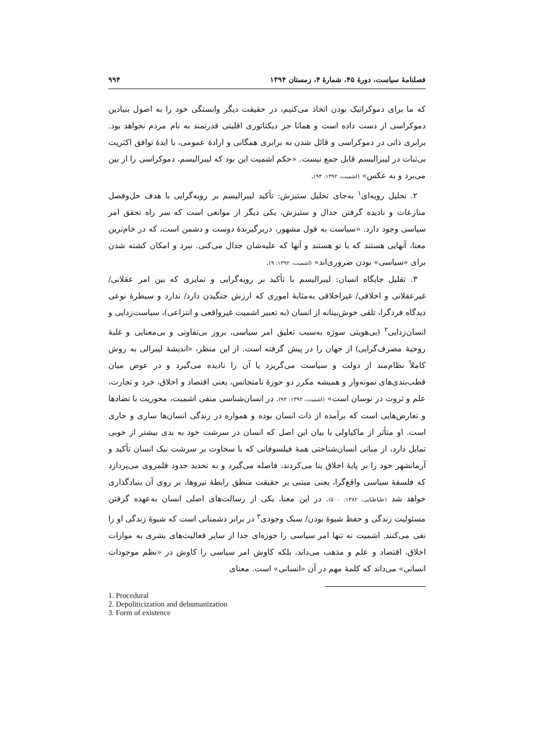فصلنامهٔ سیاست، دورهٔ ۴۵، شمارهٔ ۴، زمستان ۱۳۹۴ ۹۹۴
که ما برای دموکراتیک بودن اتخاذ می‌کنیم، در حقیقت دیگر وابستگی خود را به اصول بنیادین دموکراسی از دست داده است و همانا جز دیکتاتوری اقلیتی قدرتمند به نام مردم نخواهد بود. برابری ذاتی در دموکراسی و قائل شدن به برابری همگانی و ارادهٔ عمومی، با ایدهٔ توافق اکثریت بی‌ثبات در لیبرالیسم قابل جمع نیست. «حکم اشمیت این بود که لیبرالیسم، دموکراسی را از بین می‌برد و به عکس» (اشمیت، ۱۳۹۲: ۹۴).
۲. تحلیل رویه‌ای<sup>۱</sup> به‌جای تحلیل ستیزش: تأکید لیبرالیسم بر رویه‌گرایی با هدف حل‌وفصل منازعات و نادیده گرفتن جدال و ستیزش، یکی دیگر از موانعی است که سر راه تحقق امر سیاسی وجود دارد. «سیاست به قول مشهور، دربرگیرندهٔ دوست و دشمن است، که در خام‌ترین معنا، آنهایی هستند که با تو هستند و آنها که علیه‌شان جدال می‌کنی. نبرد و امکان کشته شدن برای «سیاسی» بودن ضروری‌اند» (اشمیت، ۱۳۹۲: ۹).
۳. تقلیل جایگاه انسان: لیبرالیسم با تأکید بر رویه‌گرایی و تمایزی که بین امر عقلانی/ غیرعقلانی و اخلاقی/ غیراخلاقی به‌مثابهٔ اموری که ارزش جنگیدن دارد/ ندارد و سیطرهٔ نوعی دیدگاه فردگرا، تلقی خوش‌بینانه از انسان (به تعبیر اشمیت غیرواقعی و انتزاعی)، سیاست‌زدایی و انسان‌زدایی<sup>۲</sup> (بی‌هویتی سوژه به‌سبب تعلیق امر سیاسی، بروز بی‌تفاوتی و بی‌معنایی و غلبهٔ روحیهٔ مصرف‌گرایی) از جهان را در پیش گرفته است. از این منظر، «اندیشهٔ لیبرالی به روش کاملاً نظام‌مند از دولت و سیاست می‌گریزد یا آن را نادیده می‌گیرد و در عوض میان قطب‌بندی‌های نمونه‌وار و همیشه مکرر دو حوزهٔ نامتجانس، یعنی اقتصاد و اخلاق، خرد و تجارت، علم و ثروت در نوسان است» (اشمیت، ۱۳۹۲: ۹۴). در انسان‌شناسی منفی اشمیت، محوریت با تضادها و تعارض‌هایی است که برآمده از ذات انسان بوده و همواره در زندگی انسان‌ها ساری و جاری است. او متأثر از ماکیاولی با بیان این اصل که انسان در سرشت خود به بدی بیشتر از خوبی تمایل دارد، از مبانی انسان‌شناختی همهٔ فیلسوفانی که با سخاوت بر سرشت نیک انسان تأکید و آرمانشهر خود را بر پایهٔ اخلاق بنا می‌کردند، فاصله می‌گیرد و به تحدید حدود قلمروی می‌پردازد که فلسفهٔ سیاسی واقع‌گرا، یعنی مبتنی بر حقیقت منطق رابطهٔ نیروها، بر روی آن بنیادگذاری خواهد شد (طباطبایی، ۱۳۸۲: ۵۰۰). در این معنا، یکی از رسالت‌های اصلی انسان به‌عهده گرفتن مسئولیت زندگی و حفظ شیوهٔ بودن/ سبک وجودی<sup>۳</sup> در برابر دشمنانی است که شیوهٔ زندگی او را نفی می‌کنند. اشمیت نه تنها امر سیاسی را حوزه‌ای جدا از سایر فعالیت‌های بشری به موازات اخلاق، اقتصاد و علم و مذهب می‌داند، بلکه کاوش امر سیاسی را کاوش در «نظم موجودات انسانی» می‌داند که کلمهٔ مهم در آن «انسانی» است. معنای
1. Procedural
2. Depoliticization and dehumanization
3. Form of existence